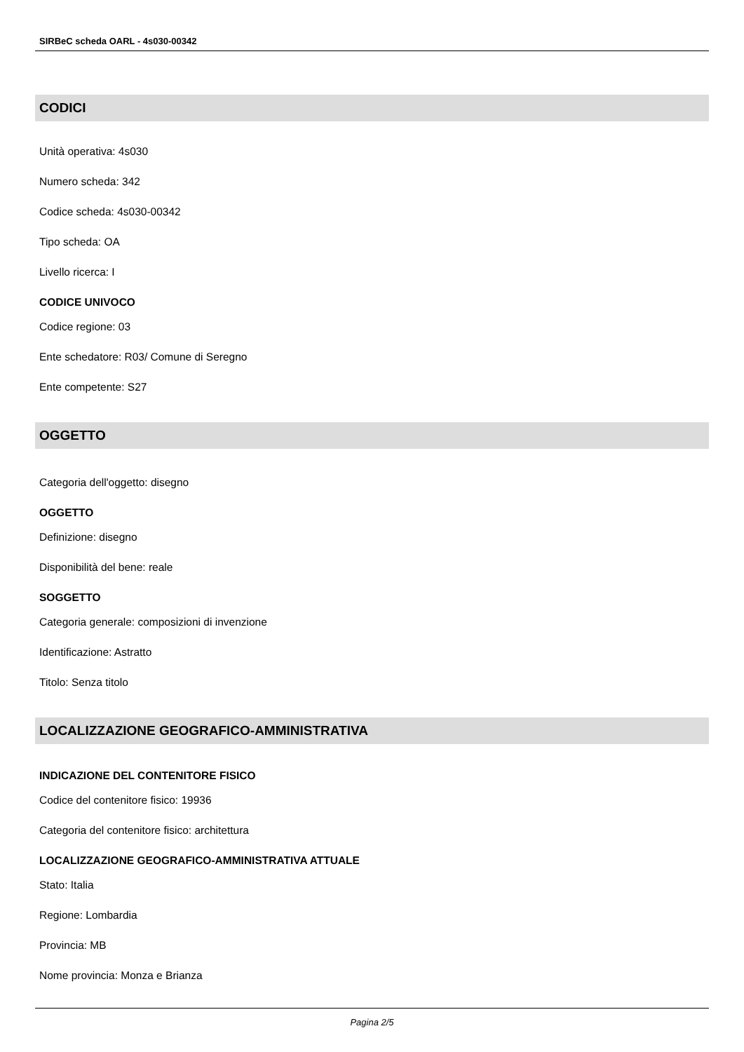SIRBeC scheda OARL - 4s030-00342
CODICI
Unità operativa: 4s030
Numero scheda: 342
Codice scheda: 4s030-00342
Tipo scheda: OA
Livello ricerca: I
CODICE UNIVOCO
Codice regione: 03
Ente schedatore: R03/ Comune di Seregno
Ente competente: S27
OGGETTO
Categoria dell'oggetto: disegno
OGGETTO
Definizione: disegno
Disponibilità del bene: reale
SOGGETTO
Categoria generale: composizioni di invenzione
Identificazione: Astratto
Titolo: Senza titolo
LOCALIZZAZIONE GEOGRAFICO-AMMINISTRATIVA
INDICAZIONE DEL CONTENITORE FISICO
Codice del contenitore fisico: 19936
Categoria del contenitore fisico: architettura
LOCALIZZAZIONE GEOGRAFICO-AMMINISTRATIVA ATTUALE
Stato: Italia
Regione: Lombardia
Provincia: MB
Nome provincia: Monza e Brianza
Pagina 2/5